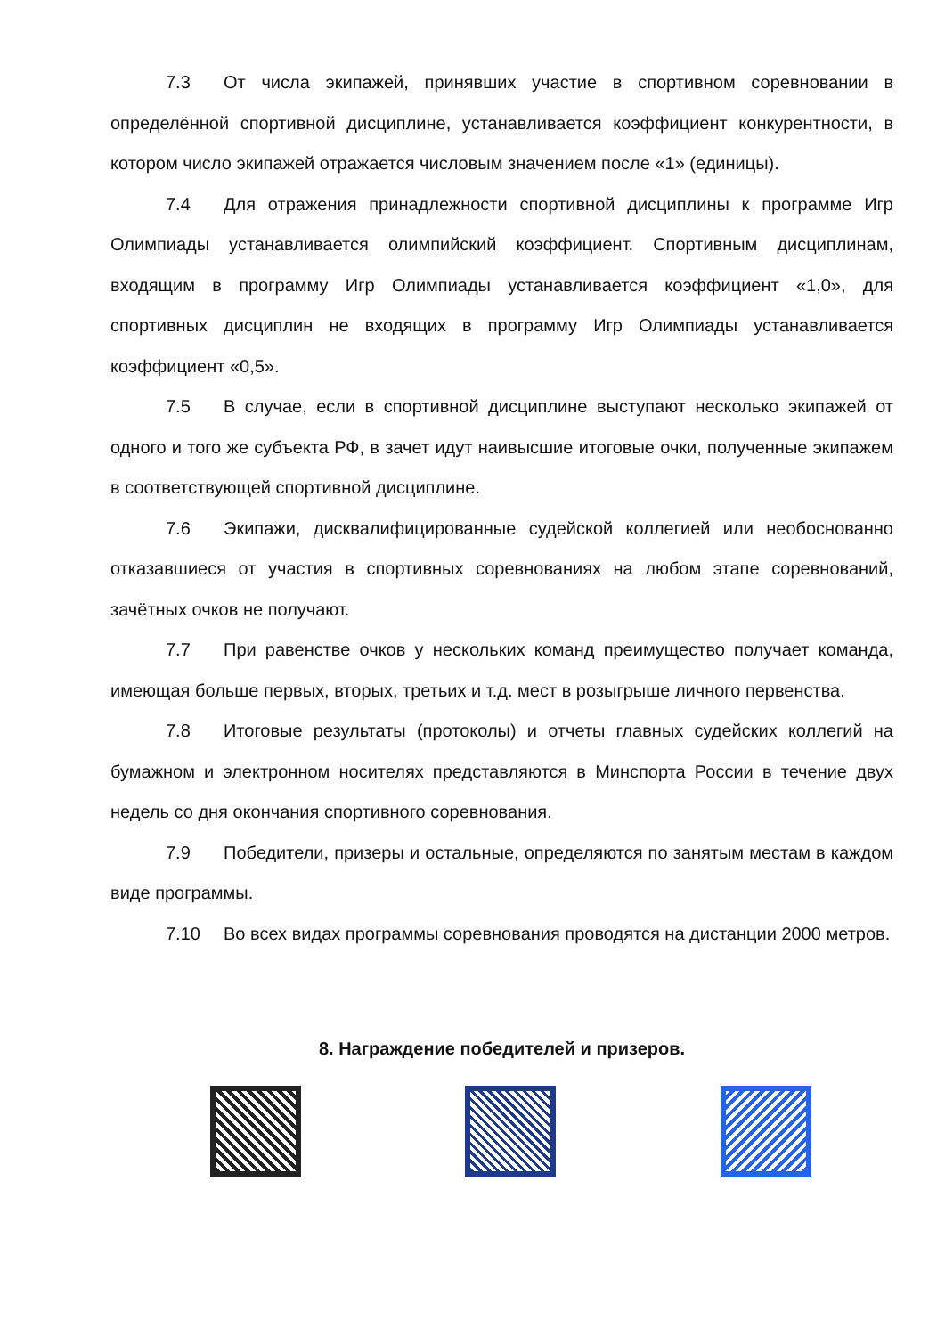7.3 От числа экипажей, принявших участие в спортивном соревновании в определённой спортивной дисциплине, устанавливается коэффициент конкурентности, в котором число экипажей отражается числовым значением после «1» (единицы).
7.4 Для отражения принадлежности спортивной дисциплины к программе Игр Олимпиады устанавливается олимпийский коэффициент. Спортивным дисциплинам, входящим в программу Игр Олимпиады устанавливается коэффициент «1,0», для спортивных дисциплин не входящих в программу Игр Олимпиады устанавливается коэффициент «0,5».
7.5 В случае, если в спортивной дисциплине выступают несколько экипажей от одного и того же субъекта РФ, в зачет идут наивысшие итоговые очки, полученные экипажем в соответствующей спортивной дисциплине.
7.6 Экипажи, дисквалифицированные судейской коллегией или необоснованно отказавшиеся от участия в спортивных соревнованиях на любом этапе соревнований, зачётных очков не получают.
7.7 При равенстве очков у нескольких команд преимущество получает команда, имеющая больше первых, вторых, третьих и т.д. мест в розыгрыше личного первенства.
7.8 Итоговые результаты (протоколы) и отчеты главных судейских коллегий на бумажном и электронном носителях представляются в Минспорта России в течение двух недель со дня окончания спортивного соревнования.
7.9 Победители, призеры и остальные, определяются по занятым местам в каждом виде программы.
7.10 Во всех видах программы соревнования проводятся на дистанции 2000 метров.
8. Награждение победителей и призеров.